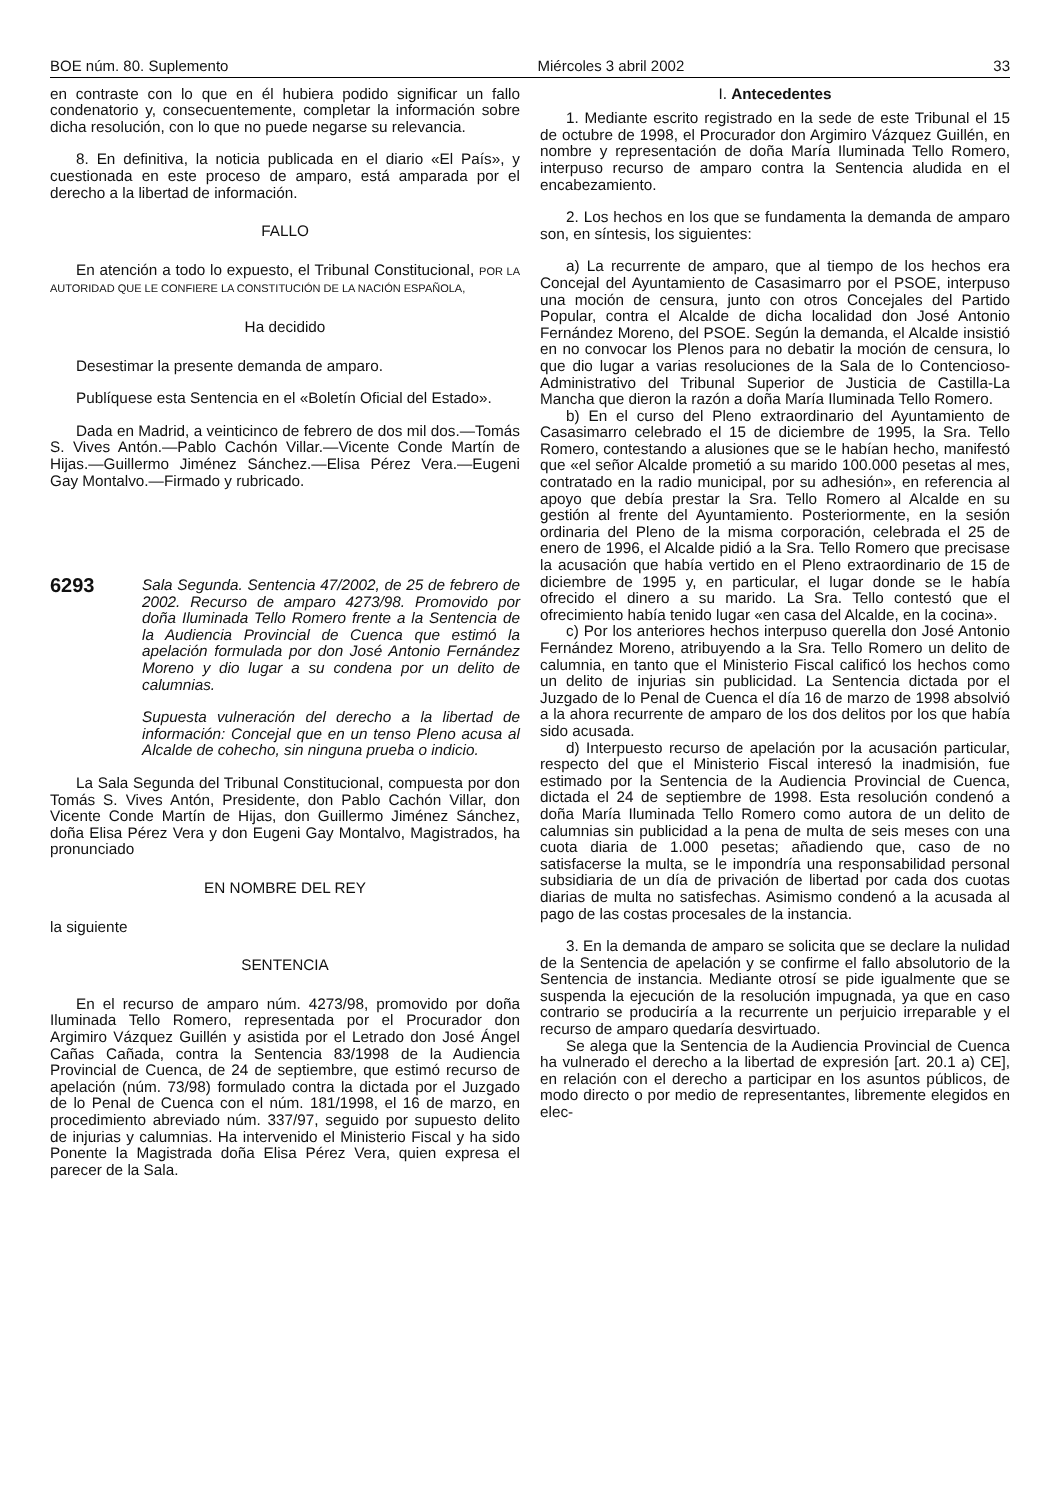BOE núm. 80. Suplemento Miércoles 3 abril 2002 33
en contraste con lo que en él hubiera podido significar un fallo condenatorio y, consecuentemente, completar la información sobre dicha resolución, con lo que no puede negarse su relevancia.
8. En definitiva, la noticia publicada en el diario «El País», y cuestionada en este proceso de amparo, está amparada por el derecho a la libertad de información.
FALLO
En atención a todo lo expuesto, el Tribunal Constitucional, POR LA AUTORIDAD QUE LE CONFIERE LA CONSTITUCIÓN DE LA NACIÓN ESPAÑOLA,
Ha decidido
Desestimar la presente demanda de amparo.
Publíquese esta Sentencia en el «Boletín Oficial del Estado».
Dada en Madrid, a veinticinco de febrero de dos mil dos.—Tomás S. Vives Antón.—Pablo Cachón Villar.—Vicente Conde Martín de Hijas.—Guillermo Jiménez Sánchez.—Elisa Pérez Vera.—Eugeni Gay Montalvo.—Firmado y rubricado.
6293
Sala Segunda. Sentencia 47/2002, de 25 de febrero de 2002. Recurso de amparo 4273/98. Promovido por doña Iluminada Tello Romero frente a la Sentencia de la Audiencia Provincial de Cuenca que estimó la apelación formulada por don José Antonio Fernández Moreno y dio lugar a su condena por un delito de calumnias.
Supuesta vulneración del derecho a la libertad de información: Concejal que en un tenso Pleno acusa al Alcalde de cohecho, sin ninguna prueba o indicio.
La Sala Segunda del Tribunal Constitucional, compuesta por don Tomás S. Vives Antón, Presidente, don Pablo Cachón Villar, don Vicente Conde Martín de Hijas, don Guillermo Jiménez Sánchez, doña Elisa Pérez Vera y don Eugeni Gay Montalvo, Magistrados, ha pronunciado
EN NOMBRE DEL REY
la siguiente
SENTENCIA
En el recurso de amparo núm. 4273/98, promovido por doña Iluminada Tello Romero, representada por el Procurador don Argimiro Vázquez Guillén y asistida por el Letrado don José Ángel Cañas Cañada, contra la Sentencia 83/1998 de la Audiencia Provincial de Cuenca, de 24 de septiembre, que estimó recurso de apelación (núm. 73/98) formulado contra la dictada por el Juzgado de lo Penal de Cuenca con el núm. 181/1998, el 16 de marzo, en procedimiento abreviado núm. 337/97, seguido por supuesto delito de injurias y calumnias. Ha intervenido el Ministerio Fiscal y ha sido Ponente la Magistrada doña Elisa Pérez Vera, quien expresa el parecer de la Sala.
I. Antecedentes
1. Mediante escrito registrado en la sede de este Tribunal el 15 de octubre de 1998, el Procurador don Argimiro Vázquez Guillén, en nombre y representación de doña María Iluminada Tello Romero, interpuso recurso de amparo contra la Sentencia aludida en el encabezamiento.
2. Los hechos en los que se fundamenta la demanda de amparo son, en síntesis, los siguientes:
a) La recurrente de amparo, que al tiempo de los hechos era Concejal del Ayuntamiento de Casasimarro por el PSOE, interpuso una moción de censura, junto con otros Concejales del Partido Popular, contra el Alcalde de dicha localidad don José Antonio Fernández Moreno, del PSOE. Según la demanda, el Alcalde insistió en no convocar los Plenos para no debatir la moción de censura, lo que dio lugar a varias resoluciones de la Sala de lo Contencioso-Administrativo del Tribunal Superior de Justicia de Castilla-La Mancha que dieron la razón a doña María Iluminada Tello Romero.
b) En el curso del Pleno extraordinario del Ayuntamiento de Casasimarro celebrado el 15 de diciembre de 1995, la Sra. Tello Romero, contestando a alusiones que se le habían hecho, manifestó que «el señor Alcalde prometió a su marido 100.000 pesetas al mes, contratado en la radio municipal, por su adhesión», en referencia al apoyo que debía prestar la Sra. Tello Romero al Alcalde en su gestión al frente del Ayuntamiento. Posteriormente, en la sesión ordinaria del Pleno de la misma corporación, celebrada el 25 de enero de 1996, el Alcalde pidió a la Sra. Tello Romero que precisase la acusación que había vertido en el Pleno extraordinario de 15 de diciembre de 1995 y, en particular, el lugar donde se le había ofrecido el dinero a su marido. La Sra. Tello contestó que el ofrecimiento había tenido lugar «en casa del Alcalde, en la cocina».
c) Por los anteriores hechos interpuso querella don José Antonio Fernández Moreno, atribuyendo a la Sra. Tello Romero un delito de calumnia, en tanto que el Ministerio Fiscal calificó los hechos como un delito de injurias sin publicidad. La Sentencia dictada por el Juzgado de lo Penal de Cuenca el día 16 de marzo de 1998 absolvió a la ahora recurrente de amparo de los dos delitos por los que había sido acusada.
d) Interpuesto recurso de apelación por la acusación particular, respecto del que el Ministerio Fiscal interesó la inadmisión, fue estimado por la Sentencia de la Audiencia Provincial de Cuenca, dictada el 24 de septiembre de 1998. Esta resolución condenó a doña María Iluminada Tello Romero como autora de un delito de calumnias sin publicidad a la pena de multa de seis meses con una cuota diaria de 1.000 pesetas; añadiendo que, caso de no satisfacerse la multa, se le impondría una responsabilidad personal subsidiaria de un día de privación de libertad por cada dos cuotas diarias de multa no satisfechas. Asimismo condenó a la acusada al pago de las costas procesales de la instancia.
3. En la demanda de amparo se solicita que se declare la nulidad de la Sentencia de apelación y se confirme el fallo absolutorio de la Sentencia de instancia. Mediante otrosí se pide igualmente que se suspenda la ejecución de la resolución impugnada, ya que en caso contrario se produciría a la recurrente un perjuicio irreparable y el recurso de amparo quedaría desvirtuado.
Se alega que la Sentencia de la Audiencia Provincial de Cuenca ha vulnerado el derecho a la libertad de expresión [art. 20.1 a) CE], en relación con el derecho a participar en los asuntos públicos, de modo directo o por medio de representantes, libremente elegidos en elec-